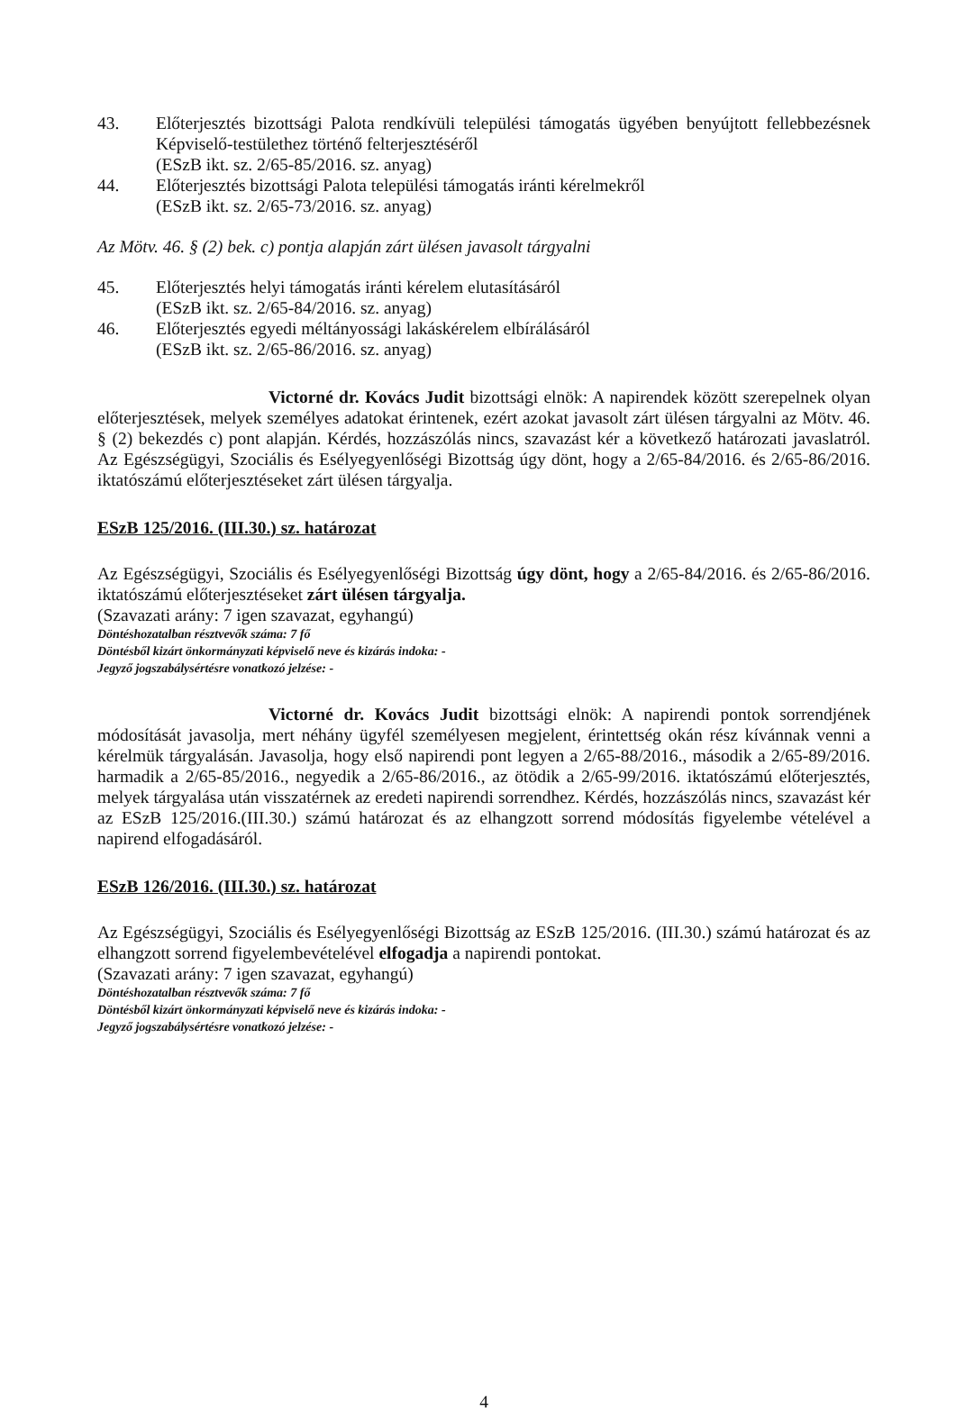43. Előterjesztés bizottsági Palota rendkívüli települési támogatás ügyében benyújtott fellebbezésnek Képviselő-testülethez történő felterjesztéséről
(ESzB ikt. sz. 2/65-85/2016. sz. anyag)
44. Előterjesztés bizottsági Palota települési támogatás iránti kérelmekről
(ESzB ikt. sz. 2/65-73/2016. sz. anyag)
Az Mötv. 46. § (2) bek. c) pontja alapján zárt ülésen javasolt tárgyalni
45. Előterjesztés helyi támogatás iránti kérelem elutasításáról
(ESzB ikt. sz. 2/65-84/2016. sz. anyag)
46. Előterjesztés egyedi méltányossági lakáskérelem elbírálásáról
(ESzB ikt. sz. 2/65-86/2016. sz. anyag)
Victorné dr. Kovács Judit bizottsági elnök: A napirendek között szerepelnek olyan előterjesztések, melyek személyes adatokat érintenek, ezért azokat javasolt zárt ülésen tárgyalni az Mötv. 46. § (2) bekezdés c) pont alapján. Kérdés, hozzászólás nincs, szavazást kér a következő határozati javaslatról. Az Egészségügyi, Szociális és Esélyegyenlőségi Bizottság úgy dönt, hogy a 2/65-84/2016. és 2/65-86/2016. iktatószámú előterjesztéseket zárt ülésen tárgyalja.
ESzB 125/2016. (III.30.) sz. határozat
Az Egészségügyi, Szociális és Esélyegyenlőségi Bizottság úgy dönt, hogy a 2/65-84/2016. és 2/65-86/2016. iktatószámú előterjesztéseket zárt ülésen tárgyalja.
(Szavazati arány: 7 igen szavazat, egyhangú)
Döntéshozatalban résztvevők száma: 7 fő
Döntésből kizárt önkormányzati képviselő neve és kizárás indoka: -
Jegyző jogszabálysértésre vonatkozó jelzése: -
Victorné dr. Kovács Judit bizottsági elnök: A napirendi pontok sorrendjének módosítását javasolja, mert néhány ügyfél személyesen megjelent, érintettség okán rész kívánnak venni a kérelmük tárgyalásán. Javasolja, hogy első napirendi pont legyen a 2/65-88/2016., második a 2/65-89/2016. harmadik a 2/65-85/2016., negyedik a 2/65-86/2016., az ötödik a 2/65-99/2016. iktatószámú előterjesztés, melyek tárgyalása után visszatérnek az eredeti napirendi sorrendhez. Kérdés, hozzászólás nincs, szavazást kér az ESzB 125/2016.(III.30.) számú határozat és az elhangzott sorrend módosítás figyelembe vételével a napirend elfogadásáról.
ESzB 126/2016. (III.30.) sz. határozat
Az Egészségügyi, Szociális és Esélyegyenlőségi Bizottság az ESzB 125/2016. (III.30.) számú határozat és az elhangzott sorrend figyelembevételével elfogadja a napirendi pontokat.
(Szavazati arány: 7 igen szavazat, egyhangú)
Döntéshozatalban résztvevők száma: 7 fő
Döntésből kizárt önkormányzati képviselő neve és kizárás indoka: -
Jegyző jogszabálysértésre vonatkozó jelzése: -
4